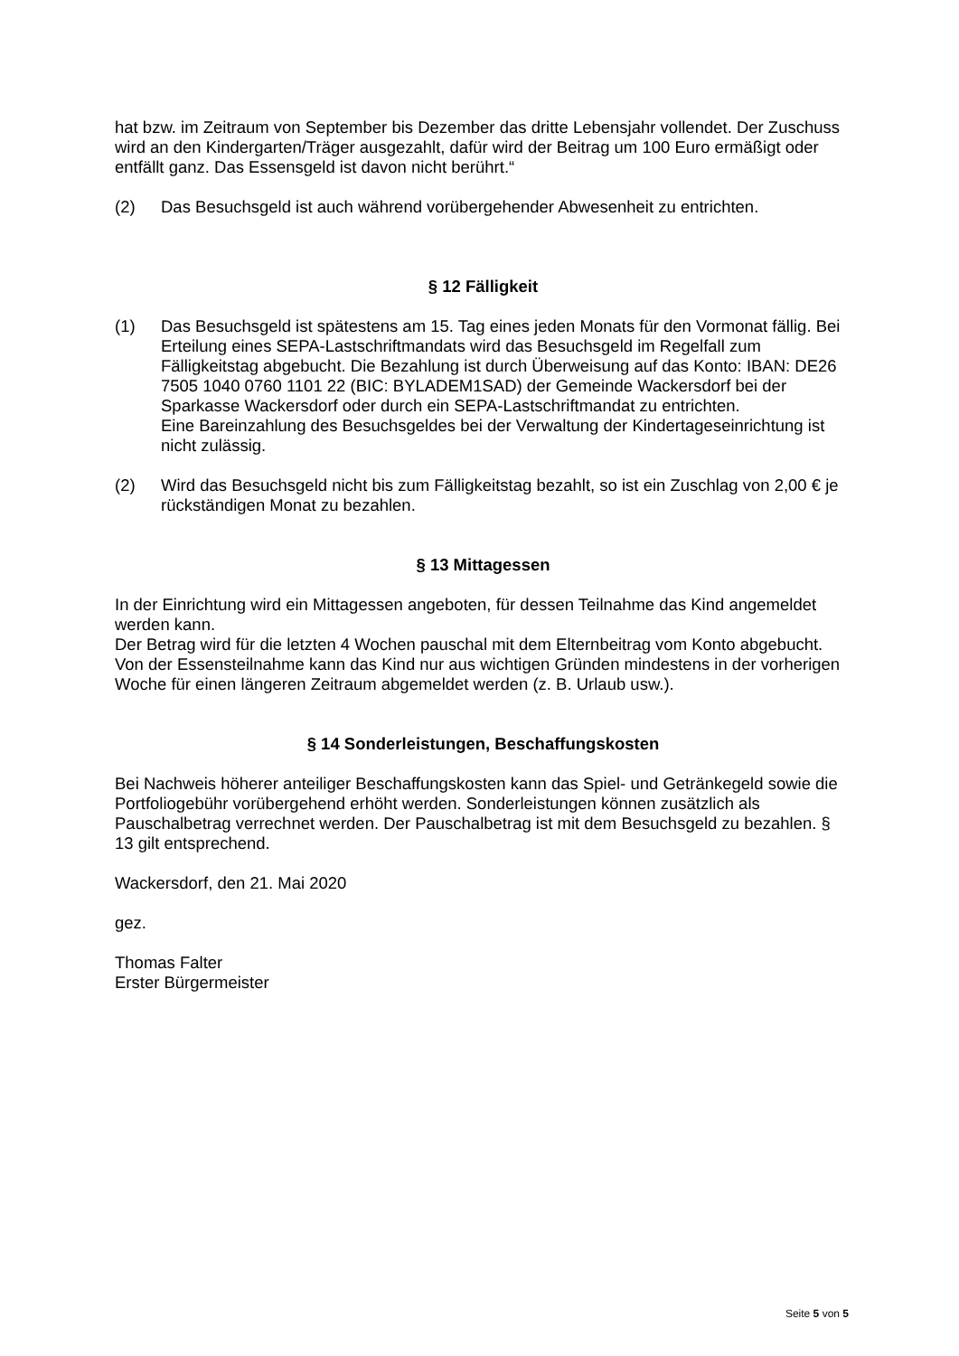hat bzw. im Zeitraum von September bis Dezember das dritte Lebensjahr vollendet. Der Zuschuss wird an den Kindergarten/Träger ausgezahlt, dafür wird der Beitrag um 100 Euro ermäßigt oder entfällt ganz. Das Essensgeld ist davon nicht berührt.“
(2) Das Besuchsgeld ist auch während vorübergehender Abwesenheit zu entrichten.
§ 12 Fälligkeit
(1) Das Besuchsgeld ist spätestens am 15. Tag eines jeden Monats für den Vormonat fällig. Bei Erteilung eines SEPA-Lastschriftmandats wird das Besuchsgeld im Regelfall zum Fälligkeitstag abgebucht. Die Bezahlung ist durch Überweisung auf das Konto: IBAN: DE26 7505 1040 0760 1101 22 (BIC: BYLADEM1SAD) der Gemeinde Wackersdorf bei der Sparkasse Wackersdorf oder durch ein SEPA-Lastschriftmandat zu entrichten.
Eine Bareinzahlung des Besuchsgeldes bei der Verwaltung der Kindertageseinrichtung ist nicht zulässig.
(2) Wird das Besuchsgeld nicht bis zum Fälligkeitstag bezahlt, so ist ein Zuschlag von 2,00 € je rückständigen Monat zu bezahlen.
§ 13 Mittagessen
In der Einrichtung wird ein Mittagessen angeboten, für dessen Teilnahme das Kind angemeldet werden kann.
Der Betrag wird für die letzten 4 Wochen pauschal mit dem Elternbeitrag vom Konto abgebucht.
Von der Essensteilnahme kann das Kind nur aus wichtigen Gründen mindestens in der vorherigen Woche für einen längeren Zeitraum abgemeldet werden (z. B. Urlaub usw.).
§ 14 Sonderleistungen, Beschaffungskosten
Bei Nachweis höherer anteiliger Beschaffungskosten kann das Spiel- und Getränkegeld sowie die Portfoliogebühr vorübergehend erhöht werden. Sonderleistungen können zusätzlich als Pauschalbetrag verrechnet werden. Der Pauschalbetrag ist mit dem Besuchsgeld zu bezahlen. § 13 gilt entsprechend.
Wackersdorf, den 21. Mai 2020
gez.
Thomas Falter
Erster Bürgermeister
Seite 5 von 5